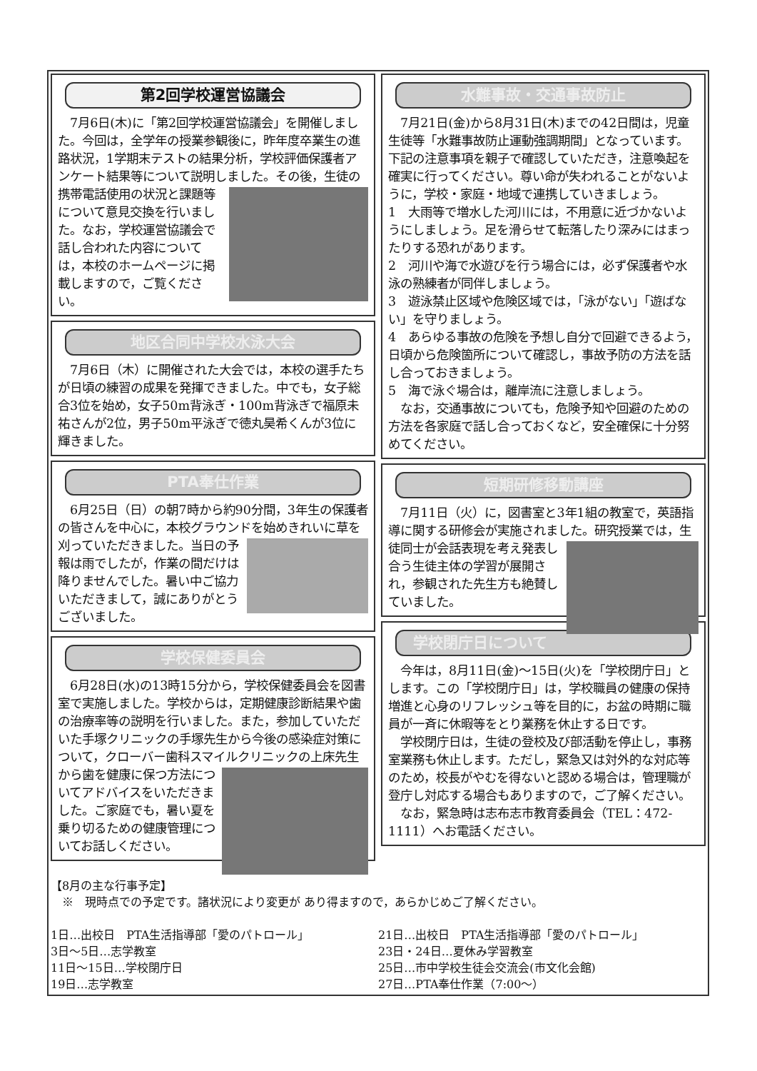第2回学校運営協議会
　7月6日(木)に「第2回学校運営協議会」を開催しました。今回は，全学年の授業参観後に，昨年度卒業生の進路状況，1学期末テストの結果分析，学校評価保護者アンケート結果等について説明しました。その 後，生徒の携帯電話使用の状況と課題等について意見交換を行いました。なお，学校運営協議会で話し合われた内容については，本校のホームページに掲載しますので，ご覧ください。
地区合同中学校水泳大会
　7月6日（木）に開催された大会では，本校の選手たちが日頃の練習の成果を発揮できました。中でも，女子総合3位を始め，女子50m背泳ぎ・100m背泳ぎで福原未祐さんが2位，男子50m平泳ぎで徳丸昊希くんが3位に輝きました。
PTA奉仕作業
　6月25日（日）の朝7時から約90分間，3年生の保護者の皆さんを中心に，本校グラウンドを始めきれいに草を刈っていただきました。 当日の予報は雨でしたが，作業の間だけは降りませんでした。暑い中ご協力いただきまして，誠にありがとうございました。
学校保健委員会
　6月28日(水)の13時15分から，学校保健委員会を図書室で実施しました。学校からは，定期健康診断結果や歯の治療率等の説明を行いました。また，参加していただいた手塚クリニックの手塚先生から今後の感染症対策について，クローバー歯科スマイルクリニックの上床先生から 歯を健康に保つ方法についてアドバイスをいただきました。ご家庭でも，暑い夏を乗り切るための健康管理についてお話しください。
水難事故・交通事故防止
　7月21日(金)から8月31日(木)までの42日間は，児童生徒等「水難事故防止運動強調期間」となっています。下記の注意事項を親子で確認していただき，注意喚起を確実に行ってください。尊い命が失われることがないように，学校・家庭・地域で連携していきましょう。
1　大雨等で増水した河川には，不用意に近づかないようにしましょう。足を滑らせて転落したり深みにはまったりする恐れがあります。
2　河川や海で水遊びを行う場合には，必ず保護者や水泳の熟練者が同伴しましょう。
3　遊泳禁止区域や危険区域では，「泳がない」「遊ばない」を守りましょう。
4　あらゆる事故の危険を予想し自分で回避できるよう，日頃から危険箇所について確認し，事故予防の方法を話し合っておきましょう。
5　海で泳ぐ場合は，離岸流に注意しましょう。
　なお，交通事故についても，危険予知や回避のための方法を各家庭で話し合っておくなど，安全確保に十分努めてください。
短期研修移動講座
　7月11日（火）に，図書室と3年1組の教室で，英語指導に関する研修会が実施されました。 研究授業では，生徒同士が会話表現を考え発表し合う生徒主体の学習が展開され，参観された先生方も絶賛していました。
学校閉庁日について
　今年は，8月11日(金)～15日(火)を「学校閉庁日」とします。この「学校閉庁日」は，学校職員の健康の保持増進と心身のリフレッシュ等を目的に，お盆の時期に職員が一斉に休暇等をとり業務を休止する日です。
　学校閉庁日は，生徒の登校及び部活動を停止し，事務室業務も休止します。ただし，緊急又は対外的な対応等のため，校長がやむを得ないと認める場合は，管理職が登庁し対応する場合もありますので，ご了解ください。
　なお，緊急時は志布志市教育委員会（TEL：472-1111）へお電話ください。
【8月の主な行事予定】
　※　現時点での予定です。諸状況により変更が あり得ますので，あらかじめご了解ください。
1日…出校日　PTA生活指導部「愛のパトロール」
3日～5日…志学教室
11日～15日…学校閉庁日
19日…志学教室
21日…出校日　PTA生活指導部「愛のパトロール」
23日・24日…夏休み学習教室
25日…市中学校生徒会交流会(市文化会館)
27日…PTA奉仕作業（7:00～）